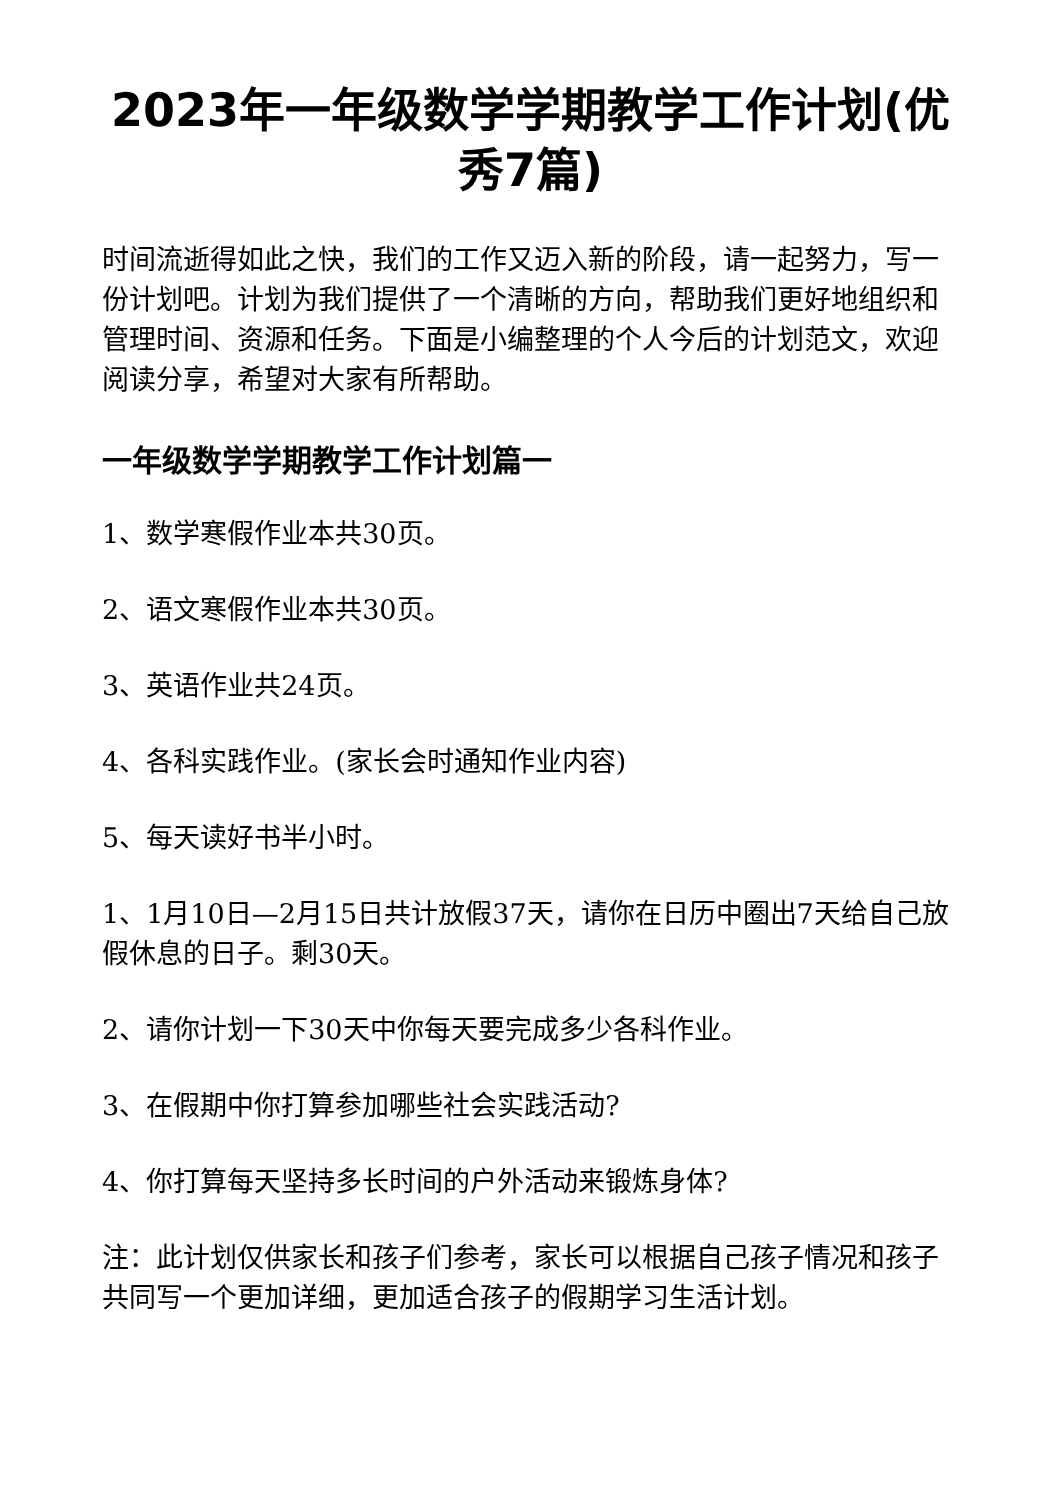2023年一年级数学学期教学工作计划(优秀7篇)
时间流逝得如此之快，我们的工作又迈入新的阶段，请一起努力，写一份计划吧。计划为我们提供了一个清晰的方向，帮助我们更好地组织和管理时间、资源和任务。下面是小编整理的个人今后的计划范文，欢迎阅读分享，希望对大家有所帮助。
一年级数学学期教学工作计划篇一
1、数学寒假作业本共30页。
2、语文寒假作业本共30页。
3、英语作业共24页。
4、各科实践作业。(家长会时通知作业内容)
5、每天读好书半小时。
1、1月10日—2月15日共计放假37天，请你在日历中圈出7天给自己放假休息的日子。剩30天。
2、请你计划一下30天中你每天要完成多少各科作业。
3、在假期中你打算参加哪些社会实践活动?
4、你打算每天坚持多长时间的户外活动来锻炼身体?
注：此计划仅供家长和孩子们参考，家长可以根据自己孩子情况和孩子共同写一个更加详细，更加适合孩子的假期学习生活计划。